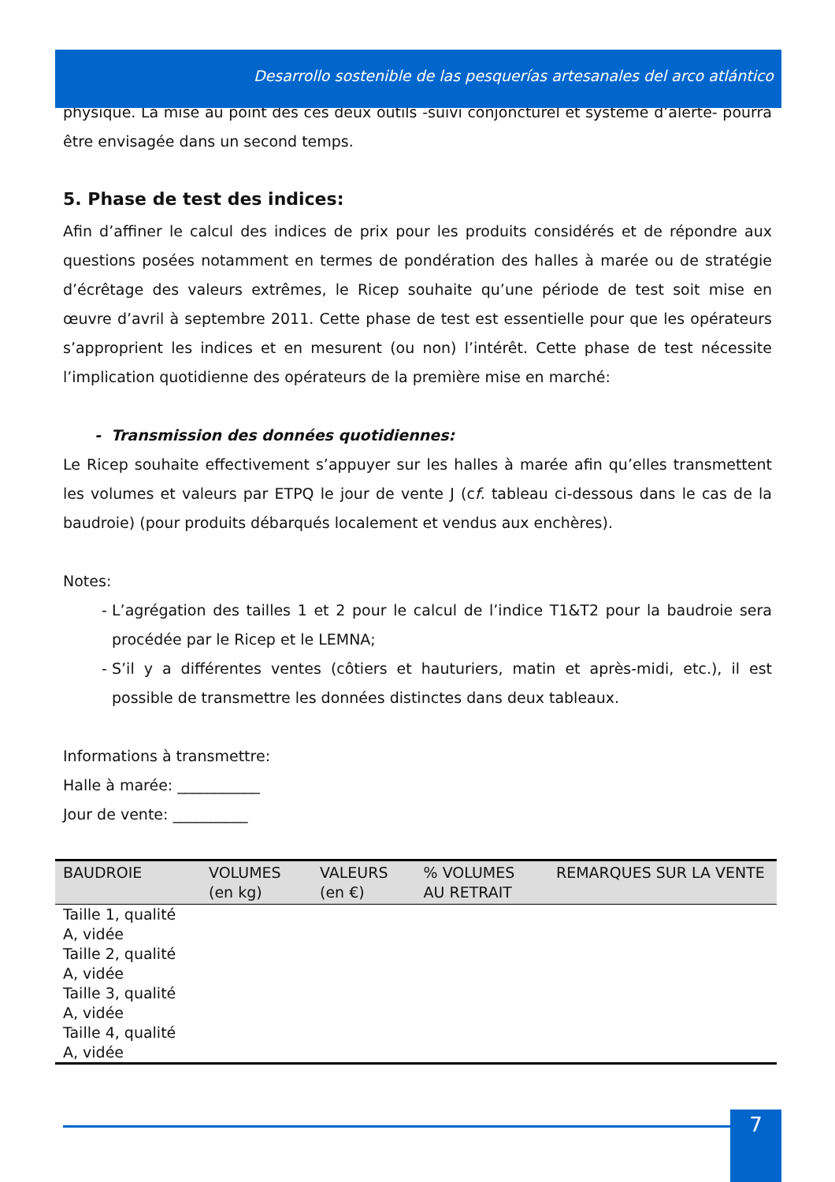Desarrollo sostenible de las pesquerías artesanales del arco atlántico
physique. La mise au point des ces deux outils -suivi conjoncturel et système d’alerte- pourra être envisagée dans un second temps.
5. Phase de test des indices:
Afin d’affiner le calcul des indices de prix pour les produits considérés et de répondre aux questions posées notamment en termes de pondération des halles à marée ou de stratégie d’écrêtage des valeurs extrêmes, le Ricep souhaite qu’une période de test soit mise en œuvre d’avril à septembre 2011. Cette phase de test est essentielle pour que les opérateurs s’approprient les indices et en mesurent (ou non) l’intérêt. Cette phase de test nécessite l’implication quotidienne des opérateurs de la première mise en marché:
- Transmission des données quotidiennes:
Le Ricep souhaite effectivement s’appuyer sur les halles à marée afin qu’elles transmettent les volumes et valeurs par ETPQ le jour de vente J (cf. tableau ci-dessous dans le cas de la baudroie) (pour produits débarqués localement et vendus aux enchères).
Notes:
L’agrégation des tailles 1 et 2 pour le calcul de l’indice T1&T2 pour la baudroie sera procédée par le Ricep et le LEMNA;
S’il y a différentes ventes (côtiers et hauturiers, matin et après-midi, etc.), il est possible de transmettre les données distinctes dans deux tableaux.
Informations à transmettre:
Halle à marée: ___________
Jour de vente: __________
| BAUDROIE | VOLUMES (en kg) | VALEURS (en €) | % VOLUMES AU RETRAIT | REMARQUES SUR LA VENTE |
| --- | --- | --- | --- | --- |
| Taille 1, qualité A, vidée Taille 2, qualité A, vidée Taille 3, qualité A, vidée Taille 4, qualité A, vidée | | | | |
7